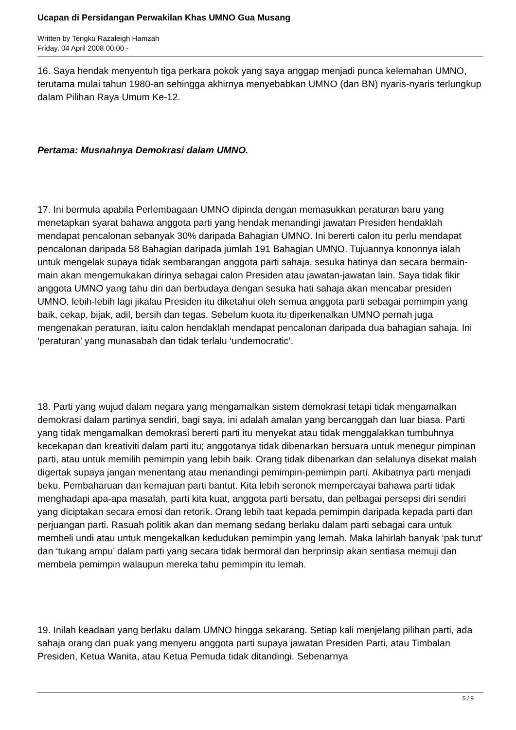Ucapan di Persidangan Perwakilan Khas UMNO Gua Musang
Written by Tengku Razaleigh Hamzah
Friday, 04 April 2008 00:00 -
16. Saya hendak menyentuh tiga perkara pokok yang saya anggap menjadi punca kelemahan UMNO, terutama mulai tahun 1980-an sehingga akhirnya menyebabkan UMNO (dan BN) nyaris-nyaris terlungkup dalam Pilihan Raya Umum Ke-12.
Pertama: Musnahnya Demokrasi dalam UMNO.
17. Ini bermula apabila Perlembagaan UMNO dipinda dengan memasukkan peraturan baru yang menetapkan syarat bahawa anggota parti yang hendak menandingi jawatan Presiden hendaklah mendapat pencalonan sebanyak 30% daripada Bahagian UMNO. Ini bererti calon itu perlu mendapat pencalonan daripada 58 Bahagian daripada jumlah 191 Bahagian UMNO. Tujuannya kononnya ialah untuk mengelak supaya tidak sembarangan anggota parti sahaja, sesuka hatinya dan secara bermain-main akan mengemukakan dirinya sebagai calon Presiden atau jawatan-jawatan lain. Saya tidak fikir anggota UMNO yang tahu diri dan berbudaya dengan sesuka hati sahaja akan mencabar presiden UMNO, lebih-lebih lagi jikalau Presiden itu diketahui oleh semua anggota parti sebagai pemimpin yang baik, cekap, bijak, adil, bersih dan tegas. Sebelum kuota itu diperkenalkan UMNO pernah juga mengenakan peraturan, iaitu calon hendaklah mendapat pencalonan daripada dua bahagian sahaja. Ini ‘peraturan’ yang munasabah dan tidak terlalu ‘undemocratic’.
18. Parti yang wujud dalam negara yang mengamalkan sistem demokrasi tetapi tidak mengamalkan demokrasi dalam partinya sendiri, bagi saya, ini adalah amalan yang bercanggah dan luar biasa. Parti yang tidak mengamalkan demokrasi bererti parti itu menyekat atau tidak menggalakkan tumbuhnya kecekapan dan kreativiti dalam parti itu; anggotanya tidak dibenarkan bersuara untuk menegur pimpinan parti, atau untuk memilih pemimpin yang lebih baik. Orang tidak dibenarkan dan selalunya disekat malah digertak supaya jangan menentang atau menandingi pemimpin-pemimpin parti. Akibatnya parti menjadi beku. Pembaharuan dan kemajuan parti bantut. Kita lebih seronok mempercayai bahawa parti tidak menghadapi apa-apa masalah, parti kita kuat, anggota parti bersatu, dan pelbagai persepsi diri sendiri yang diciptakan secara emosi dan retorik. Orang lebih taat kepada pemimpin daripada kepada parti dan perjuangan parti. Rasuah politik akan dan memang sedang berlaku dalam parti sebagai cara untuk membeli undi atau untuk mengekalkan kedudukan pemimpin yang lemah. Maka lahirlah banyak ‘pak turut’ dan ‘tukang ampu’ dalam parti yang secara tidak bermoral dan berprinsip akan sentiasa memuji dan membela pemimpin walaupun mereka tahu pemimpin itu lemah.
19. Inilah keadaan yang berlaku dalam UMNO hingga sekarang. Setiap kali menjelang pilihan parti, ada sahaja orang dan puak yang menyeru anggota parti supaya jawatan Presiden Parti, atau Timbalan Presiden, Ketua Wanita, atau Ketua Pemuda tidak ditandingi. Sebenarnya
5 / 9